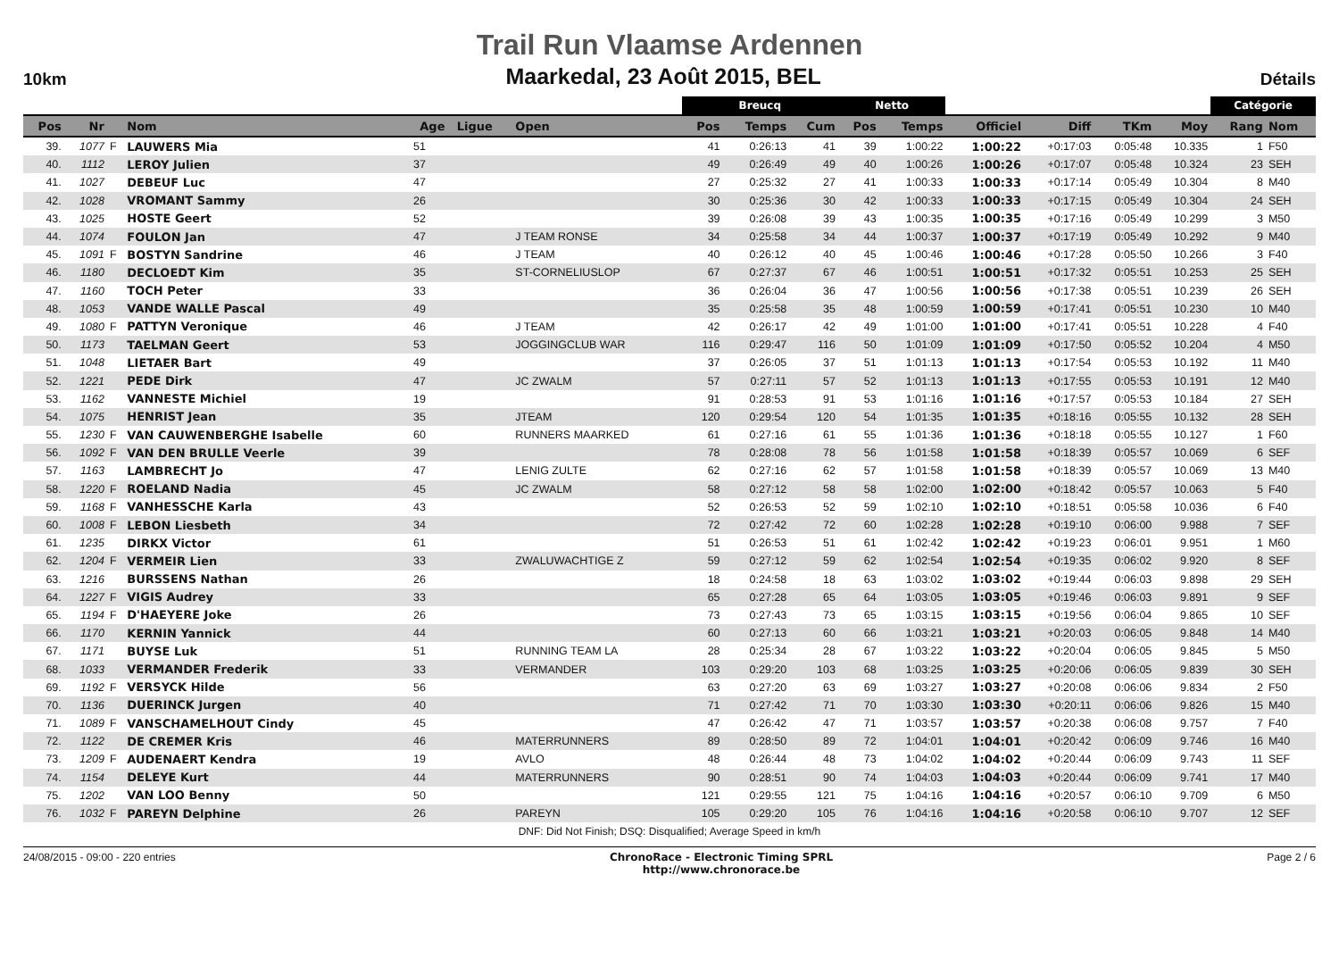Trail Run Vlaamse Ardennen
10km Maarkedal, 23 Août 2015, BEL Détails
| | | | | | | | Breucq | | | Netto | | | | | | Catégorie | |
| --- | --- | --- | --- | --- | --- | --- | --- | --- | --- | --- | --- | --- | --- | --- | --- | --- | --- |
| Pos | Nr | | Nom | Age | Ligue | Open | Pos | Temps | Cum | Pos | Temps | Officiel | Diff | TKm | Moy | Rang | Nom |
| 39. | 1077 | F | LAUWERS Mia | 51 | | | 41 | 0:26:13 | 41 | 39 | 1:00:22 | 1:00:22 | +0:17:03 | 0:05:48 | 10.335 | 1 | F50 |
| 40. | 1112 | | LEROY Julien | 37 | | | 49 | 0:26:49 | 49 | 40 | 1:00:26 | 1:00:26 | +0:17:07 | 0:05:48 | 10.324 | 23 | SEH |
| 41. | 1027 | | DEBEUF Luc | 47 | | | 27 | 0:25:32 | 27 | 41 | 1:00:33 | 1:00:33 | +0:17:14 | 0:05:49 | 10.304 | 8 | M40 |
| 42. | 1028 | | VROMANT Sammy | 26 | | | 30 | 0:25:36 | 30 | 42 | 1:00:33 | 1:00:33 | +0:17:15 | 0:05:49 | 10.304 | 24 | SEH |
| 43. | 1025 | | HOSTE Geert | 52 | | | 39 | 0:26:08 | 39 | 43 | 1:00:35 | 1:00:35 | +0:17:16 | 0:05:49 | 10.299 | 3 | M50 |
| 44. | 1074 | | FOULON Jan | 47 | | J TEAM RONSE | 34 | 0:25:58 | 34 | 44 | 1:00:37 | 1:00:37 | +0:17:19 | 0:05:49 | 10.292 | 9 | M40 |
| 45. | 1091 | F | BOSTYN Sandrine | 46 | | J TEAM | 40 | 0:26:12 | 40 | 45 | 1:00:46 | 1:00:46 | +0:17:28 | 0:05:50 | 10.266 | 3 | F40 |
| 46. | 1180 | | DECLOEDT Kim | 35 | | ST-CORNELIUSLOP | 67 | 0:27:37 | 67 | 46 | 1:00:51 | 1:00:51 | +0:17:32 | 0:05:51 | 10.253 | 25 | SEH |
| 47. | 1160 | | TOCH Peter | 33 | | | 36 | 0:26:04 | 36 | 47 | 1:00:56 | 1:00:56 | +0:17:38 | 0:05:51 | 10.239 | 26 | SEH |
| 48. | 1053 | | VANDE WALLE Pascal | 49 | | | 35 | 0:25:58 | 35 | 48 | 1:00:59 | 1:00:59 | +0:17:41 | 0:05:51 | 10.230 | 10 | M40 |
| 49. | 1080 | F | PATTYN Veronique | 46 | | J TEAM | 42 | 0:26:17 | 42 | 49 | 1:01:00 | 1:01:00 | +0:17:41 | 0:05:51 | 10.228 | 4 | F40 |
| 50. | 1173 | | TAELMAN Geert | 53 | | JOGGINGCLUB WAR | 116 | 0:29:47 | 116 | 50 | 1:01:09 | 1:01:09 | +0:17:50 | 0:05:52 | 10.204 | 4 | M50 |
| 51. | 1048 | | LIETAER Bart | 49 | | | 37 | 0:26:05 | 37 | 51 | 1:01:13 | 1:01:13 | +0:17:54 | 0:05:53 | 10.192 | 11 | M40 |
| 52. | 1221 | | PEDE Dirk | 47 | | JC ZWALM | 57 | 0:27:11 | 57 | 52 | 1:01:13 | 1:01:13 | +0:17:55 | 0:05:53 | 10.191 | 12 | M40 |
| 53. | 1162 | | VANNESTE Michiel | 19 | | | 91 | 0:28:53 | 91 | 53 | 1:01:16 | 1:01:16 | +0:17:57 | 0:05:53 | 10.184 | 27 | SEH |
| 54. | 1075 | | HENRIST Jean | 35 | | JTEAM | 120 | 0:29:54 | 120 | 54 | 1:01:35 | 1:01:35 | +0:18:16 | 0:05:55 | 10.132 | 28 | SEH |
| 55. | 1230 | F | VAN CAUWENBERGHE Isabelle | 60 | | RUNNERS MAARKED | 61 | 0:27:16 | 61 | 55 | 1:01:36 | 1:01:36 | +0:18:18 | 0:05:55 | 10.127 | 1 | F60 |
| 56. | 1092 | F | VAN DEN BRULLE Veerle | 39 | | | 78 | 0:28:08 | 78 | 56 | 1:01:58 | 1:01:58 | +0:18:39 | 0:05:57 | 10.069 | 6 | SEF |
| 57. | 1163 | | LAMBRECHT Jo | 47 | | LENIG ZULTE | 62 | 0:27:16 | 62 | 57 | 1:01:58 | 1:01:58 | +0:18:39 | 0:05:57 | 10.069 | 13 | M40 |
| 58. | 1220 | F | ROELAND Nadia | 45 | | JC ZWALM | 58 | 0:27:12 | 58 | 58 | 1:02:00 | 1:02:00 | +0:18:42 | 0:05:57 | 10.063 | 5 | F40 |
| 59. | 1168 | F | VANHESSCHE Karla | 43 | | | 52 | 0:26:53 | 52 | 59 | 1:02:10 | 1:02:10 | +0:18:51 | 0:05:58 | 10.036 | 6 | F40 |
| 60. | 1008 | F | LEBON Liesbeth | 34 | | | 72 | 0:27:42 | 72 | 60 | 1:02:28 | 1:02:28 | +0:19:10 | 0:06:00 | 9.988 | 7 | SEF |
| 61. | 1235 | | DIRKX Victor | 61 | | | 51 | 0:26:53 | 51 | 61 | 1:02:42 | 1:02:42 | +0:19:23 | 0:06:01 | 9.951 | 1 | M60 |
| 62. | 1204 | F | VERMEIR Lien | 33 | | ZWALUWACHTIGE Z | 59 | 0:27:12 | 59 | 62 | 1:02:54 | 1:02:54 | +0:19:35 | 0:06:02 | 9.920 | 8 | SEF |
| 63. | 1216 | | BURSSENS Nathan | 26 | | | 18 | 0:24:58 | 18 | 63 | 1:03:02 | 1:03:02 | +0:19:44 | 0:06:03 | 9.898 | 29 | SEH |
| 64. | 1227 | F | VIGIS Audrey | 33 | | | 65 | 0:27:28 | 65 | 64 | 1:03:05 | 1:03:05 | +0:19:46 | 0:06:03 | 9.891 | 9 | SEF |
| 65. | 1194 | F | D'HAEYERE Joke | 26 | | | 73 | 0:27:43 | 73 | 65 | 1:03:15 | 1:03:15 | +0:19:56 | 0:06:04 | 9.865 | 10 | SEF |
| 66. | 1170 | | KERNIN Yannick | 44 | | | 60 | 0:27:13 | 60 | 66 | 1:03:21 | 1:03:21 | +0:20:03 | 0:06:05 | 9.848 | 14 | M40 |
| 67. | 1171 | | BUYSE Luk | 51 | | RUNNING TEAM LA | 28 | 0:25:34 | 28 | 67 | 1:03:22 | 1:03:22 | +0:20:04 | 0:06:05 | 9.845 | 5 | M50 |
| 68. | 1033 | | VERMANDER Frederik | 33 | | VERMANDER | 103 | 0:29:20 | 103 | 68 | 1:03:25 | 1:03:25 | +0:20:06 | 0:06:05 | 9.839 | 30 | SEH |
| 69. | 1192 | F | VERSYCK Hilde | 56 | | | 63 | 0:27:20 | 63 | 69 | 1:03:27 | 1:03:27 | +0:20:08 | 0:06:06 | 9.834 | 2 | F50 |
| 70. | 1136 | | DUERINCK Jurgen | 40 | | | 71 | 0:27:42 | 71 | 70 | 1:03:30 | 1:03:30 | +0:20:11 | 0:06:06 | 9.826 | 15 | M40 |
| 71. | 1089 | F | VANSCHAMELHOUT Cindy | 45 | | | 47 | 0:26:42 | 47 | 71 | 1:03:57 | 1:03:57 | +0:20:38 | 0:06:08 | 9.757 | 7 | F40 |
| 72. | 1122 | | DE CREMER Kris | 46 | | MATERRUNNERS | 89 | 0:28:50 | 89 | 72 | 1:04:01 | 1:04:01 | +0:20:42 | 0:06:09 | 9.746 | 16 | M40 |
| 73. | 1209 | F | AUDENAERT Kendra | 19 | | AVLO | 48 | 0:26:44 | 48 | 73 | 1:04:02 | 1:04:02 | +0:20:44 | 0:06:09 | 9.743 | 11 | SEF |
| 74. | 1154 | | DELEYE Kurt | 44 | | MATERRUNNERS | 90 | 0:28:51 | 90 | 74 | 1:04:03 | 1:04:03 | +0:20:44 | 0:06:09 | 9.741 | 17 | M40 |
| 75. | 1202 | | VAN LOO Benny | 50 | | | 121 | 0:29:55 | 121 | 75 | 1:04:16 | 1:04:16 | +0:20:57 | 0:06:10 | 9.709 | 6 | M50 |
| 76. | 1032 | F | PAREYN Delphine | 26 | | PAREYN | 105 | 0:29:20 | 105 | 76 | 1:04:16 | 1:04:16 | +0:20:58 | 0:06:10 | 9.707 | 12 | SEF |
DNF: Did Not Finish; DSQ: Disqualified; Average Speed in km/h
24/08/2015 - 09:00 - 220 entries ChronoRace - Electronic Timing SPRL
http://www.chronorace.be Page 2 / 6